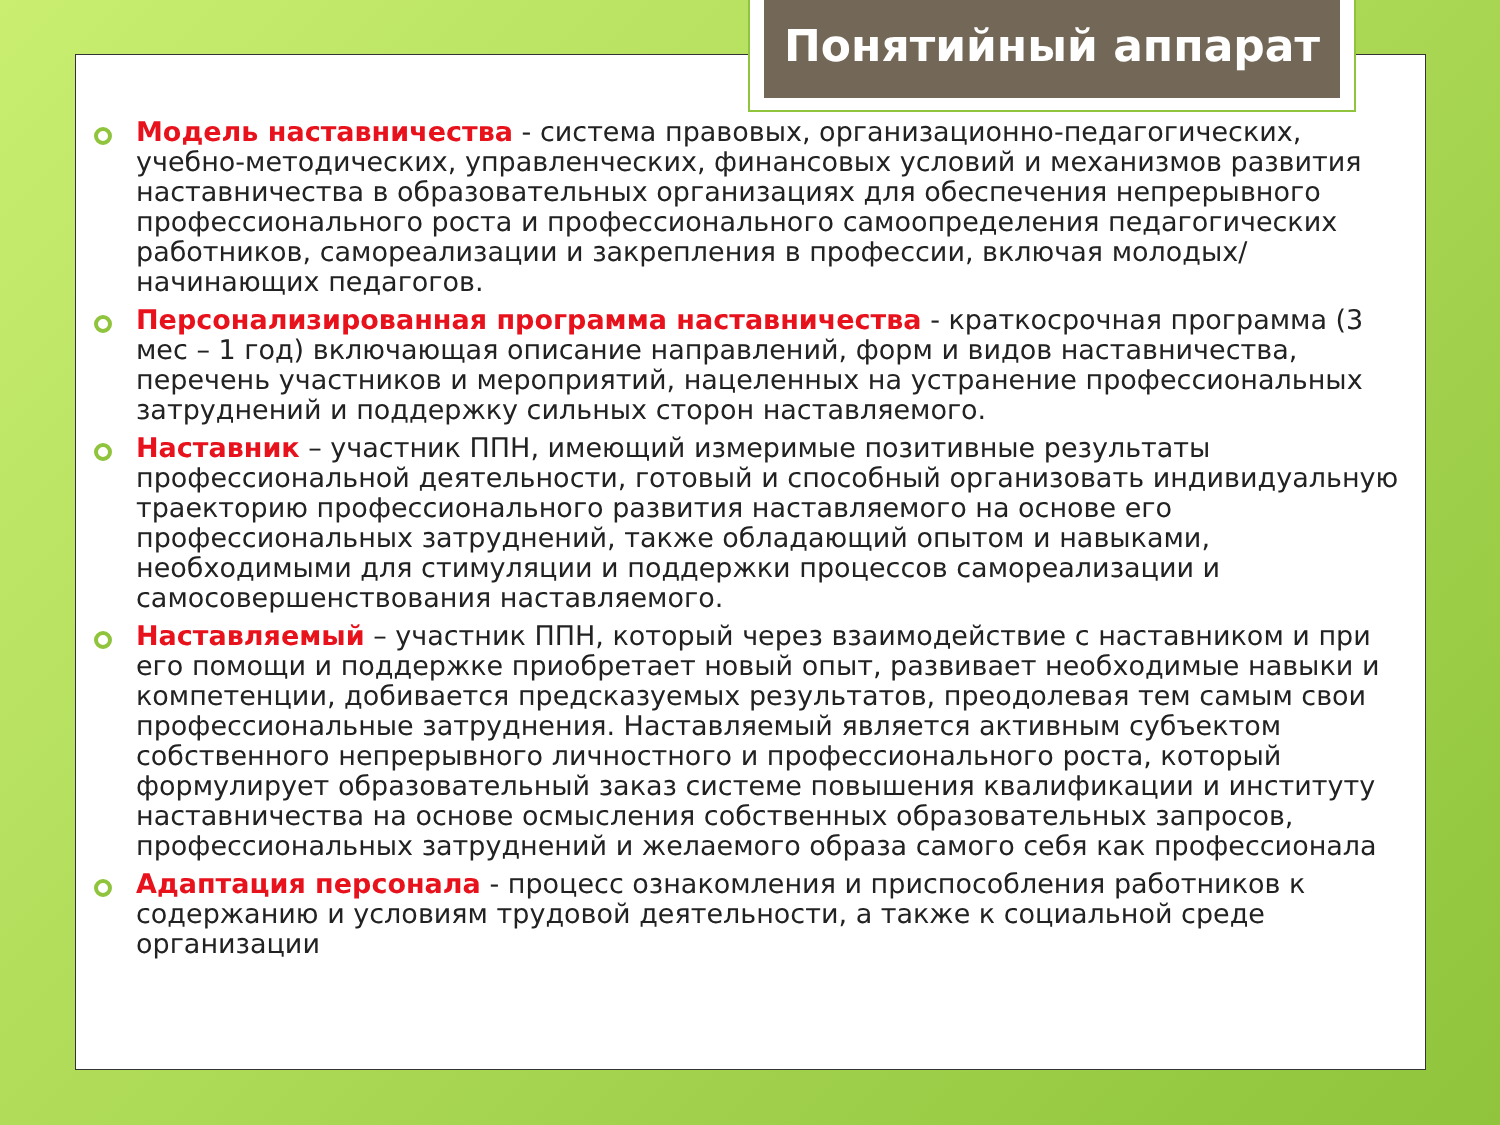Модель наставничества - система правовых, организационно-педагогических, учебно-методических, управленческих, финансовых условий и механизмов развития наставничества в образовательных организациях для обеспечения непрерывного профессионального роста и профессионального самоопределения педагогических работников, самореализации и закрепления в профессии, включая молодых/начинающих педагогов.
Персонализированная программа наставничества - краткосрочная программа (3 мес – 1 год) включающая описание направлений, форм и видов наставничества, перечень участников и мероприятий, нацеленных на устранение профессиональных затруднений и поддержку сильных сторон наставляемого.
Наставник – участник ППН, имеющий измеримые позитивные результаты профессиональной деятельности, готовый и способный организовать индивидуальную траекторию профессионального развития наставляемого на основе его профессиональных затруднений, также обладающий опытом и навыками, необходимыми для стимуляции и поддержки процессов самореализации и самосовершенствования наставляемого.
Наставляемый – участник ППН, который через взаимодействие с наставником и при его помощи и поддержке приобретает новый опыт, развивает необходимые навыки и компетенции, добивается предсказуемых результатов, преодолевая тем самым свои профессиональные затруднения. Наставляемый является активным субъектом собственного непрерывного личностного и профессионального роста, который формулирует образовательный заказ системе повышения квалификации и институту наставничества на основе осмысления собственных образовательных запросов, профессиональных затруднений и желаемого образа самого себя как профессионала
Адаптация персонала - процесс ознакомления и приспособления работников к содержанию и условиям трудовой деятельности, а также к социальной среде организации
Понятийный аппарат